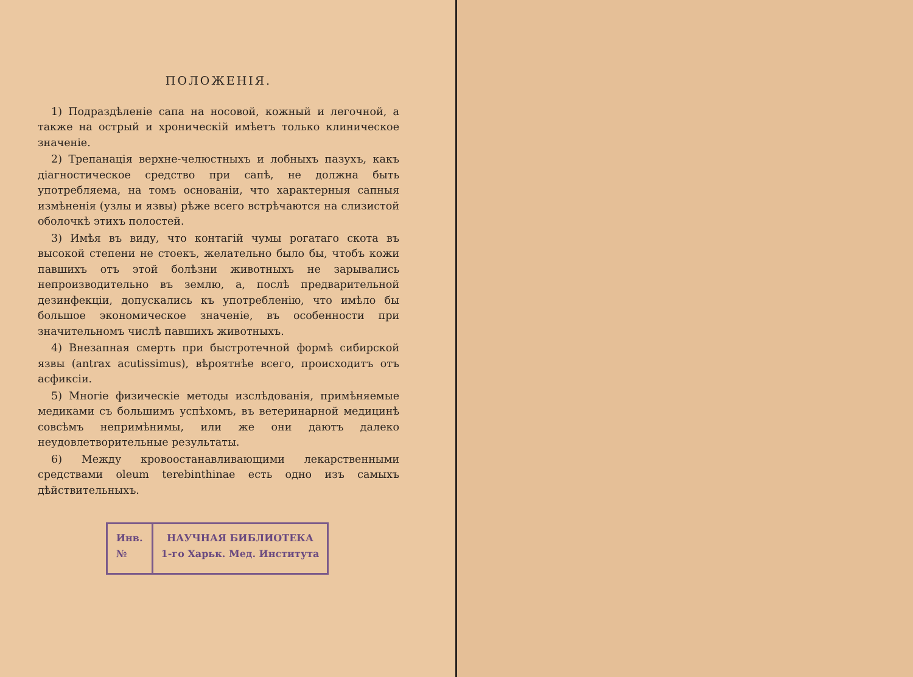ПОЛОЖЕНІЯ.
1) Подраздѣленіе сапа на носовой, кожный и легочной, а также на острый и хроническій имѣетъ только клиническое значеніе.
2) Трепанація верхне-челюстныхъ и лобныхъ пазухъ, какъ діагностическое средство при сапѣ, не должна быть употребляема, на томъ основаніи, что характерныя сапныя измѣненія (узлы и язвы) рѣже всего встрѣчаются на слизистой оболочкѣ этихъ полостей.
3) Имѣя въ виду, что контагій чумы рогатаго скота въ высокой степени не стоекъ, желательно было бы, чтобъ кожи павшихъ отъ этой болѣзни животныхъ не зарывались непроизводительно въ землю, а, послѣ предварительной дезинфекціи, допускались къ употребленію, что имѣло бы большое экономическое значеніе, въ особенности при значительномъ числѣ павшихъ животныхъ.
4) Внезапная смерть при быстротечной формѣ сибирской язвы (antrax acutissimus), вѣроятнѣе всего, происходитъ отъ асфиксіи.
5) Многіе физическіе методы изслѣдованія, примѣняемые медиками съ большимъ успѣхомъ, въ ветеринарной медицинѣ совсѣмъ непримѣнимы, или же они даютъ далеко неудовлетворительные результаты.
6) Между кровоостанавливающими лекарственными средствами oleum terebinthinae есть одно изъ самыхъ дѣйствительныхъ.
Инв.
№
НАУЧНАЯ БИБЛИОТЕКА
1-го Харьк. Мед. Института